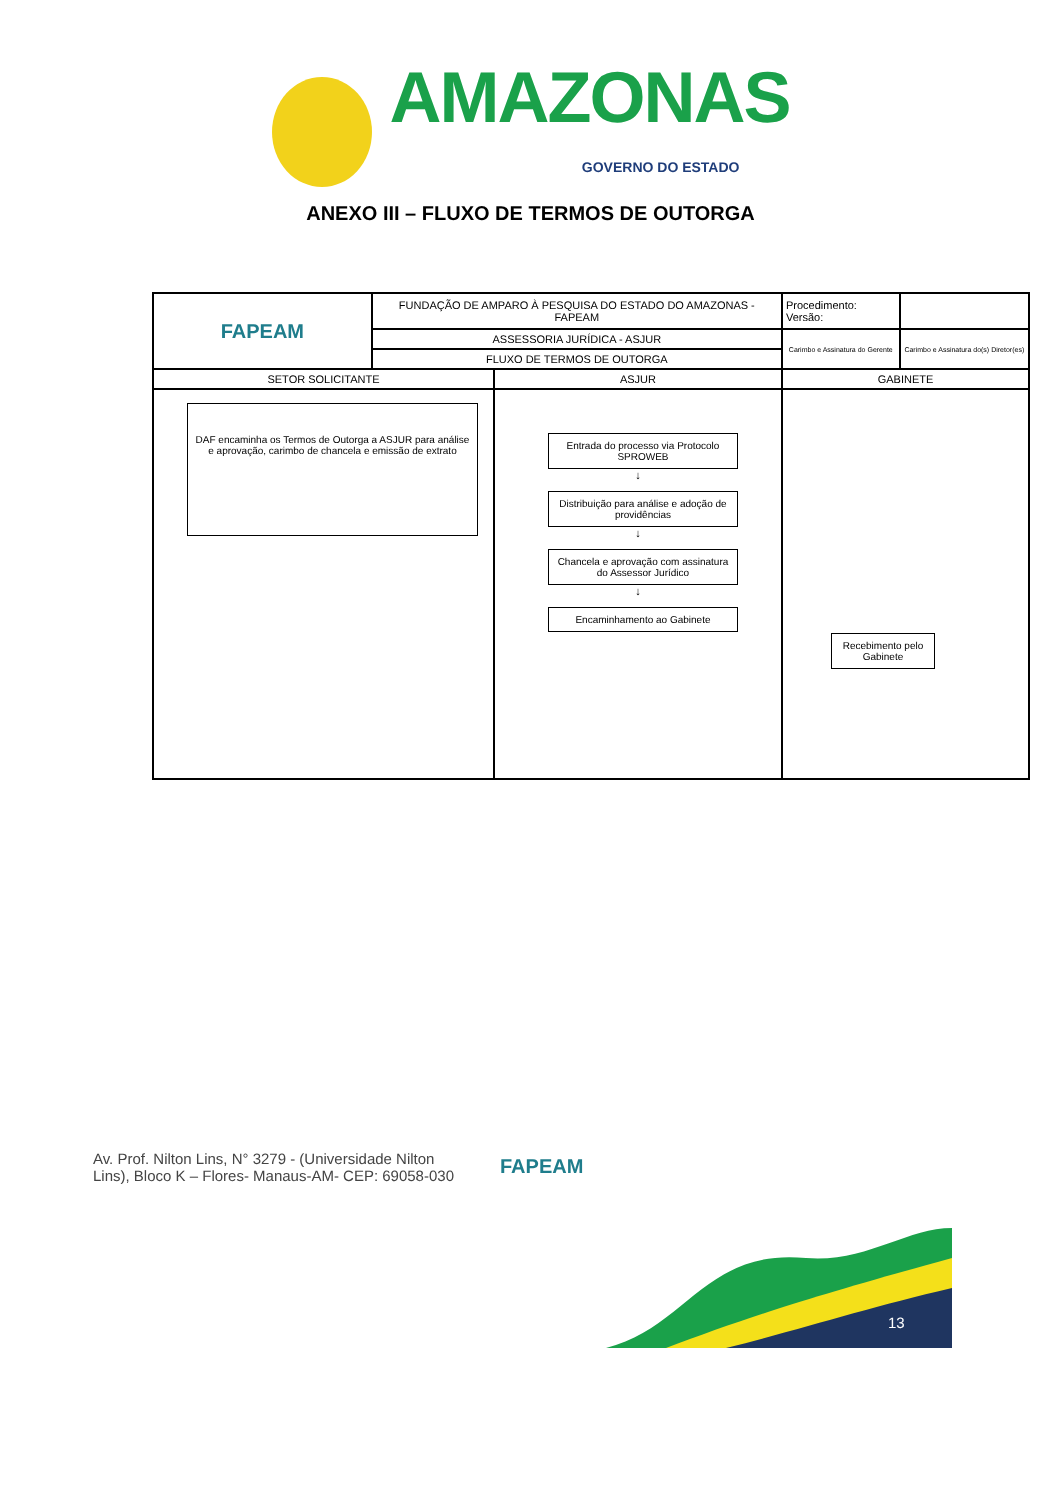AMAZONAS GOVERNO DO ESTADO
ANEXO III – FLUXO DE TERMOS DE OUTORGA
| FAPEAM | FUNDAÇÃO DE AMPARO À PESQUISA DO ESTADO DO AMAZONAS - FAPEAM | | Procedimento: Versão: | |
| | ASSESSORIA JURÍDICA - ASJUR | | Carimbo e Assinatura do Gerente | Carimbo e Assinatura do(s) Diretor(es) |
| | FLUXO DE TERMOS DE OUTORGA | | | |
| SETOR SOLICITANTE | | ASJUR | GABINETE | |
| DAF encaminha os Termos de Outorga a ASJUR para análise e aprovação, carimbo de chancela e emissão de extrato | | Entrada do processo via Protocolo SPROWEB ↓ Distribuição para análise e adoção de providências ↓ Chancela e aprovação com assinatura do Assessor Jurídico ↓ Encaminhamento ao Gabinete | Recebimento pelo Gabinete | |
Av. Prof. Nilton Lins, N° 3279 - (Universidade Nilton Lins), Bloco K – Flores- Manaus-AM- CEP: 69058-030
FAPEAM
13